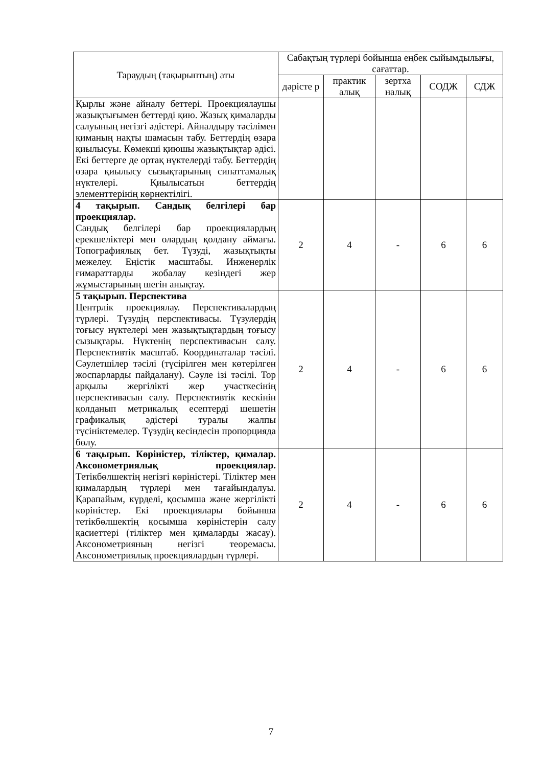| Тараудың (тақырыптың) аты | Сабақтың түрлері бойынша еңбек сыйымдылығы, сағаттар. | | | | |
| --- | --- | --- | --- | --- | --- |
| | дәрісте р | практик алық | зертха налық | СОДЖ | СДЖ |
| Қырлы және айналу беттері. Проекциялаушы жазықтығымен беттерді қию. Жазық қималарды салуының негізгі әдістері. Айналдыру тәсілімен қиманың нақты шамасын табу. Беттердің өзара қиылысуы. Көмекші қиюшы жазықтықтар әдісі. Екі беттерге де ортақ нүктелерді табу. Беттердің өзара қиылысу сызықтарының сипаттамалық нүктелері. Қиылысатын беттердің элементтерінің көрнектілігі. | | | | | |
| 4 тақырып. Сандық белгілері бар проекциялар. Сандық белгілері бар проекциялардың ерекшеліктері мен олардың қолдану аймағы. Топографиялық бет. Түзуді, жазықтықты межелеу. Еңістік масштабы. Инженерлік ғимараттарды жобалау кезіндегі жер жұмыстарының шегін анықтау. | 2 | 4 | - | 6 | 6 |
| 5 тақырып. Перспектива Центрлік проекциялау. Перспективалардың түрлері. Түзудің перспективасы. Түзулердің тоғысу нүктелері мен жазықтықтардың тоғысу сызықтары. Нүктенің перспективасын салу. Перспективтік масштаб. Координаталар тәсілі. Сәулетшілер тәсілі (түсірілген мен көтерілген жоспарларды пайдалану). Сәуле ізі тәсілі. Тор арқылы жергілікті жер участкесінің перспективасын салу. Перспективтік кескінін қолданып метрикалық есептерді шешетін графикалық әдістері туралы жалпы түсініктемелер. Түзудің кесіндесін пропорцияда бөлу. | 2 | 4 | - | 6 | 6 |
| 6 тақырып. Көріністер, тіліктер, қималар. Аксонометриялық проекциялар. Тетікбөлшектің негізгі көріністері. Тіліктер мен қималардың түрлері мен тағайындалуы. Қарапайым, күрделі, қосымша және жергілікті көріністер. Екі проекциялары бойынша тетікбөлшектің қосымша көріністерін салу қасиеттері (тіліктер мен қималарды жасау). Аксонометрияның негізгі теоремасы. Аксонометриялық проекциялардың түрлері. | 2 | 4 | - | 6 | 6 |
7